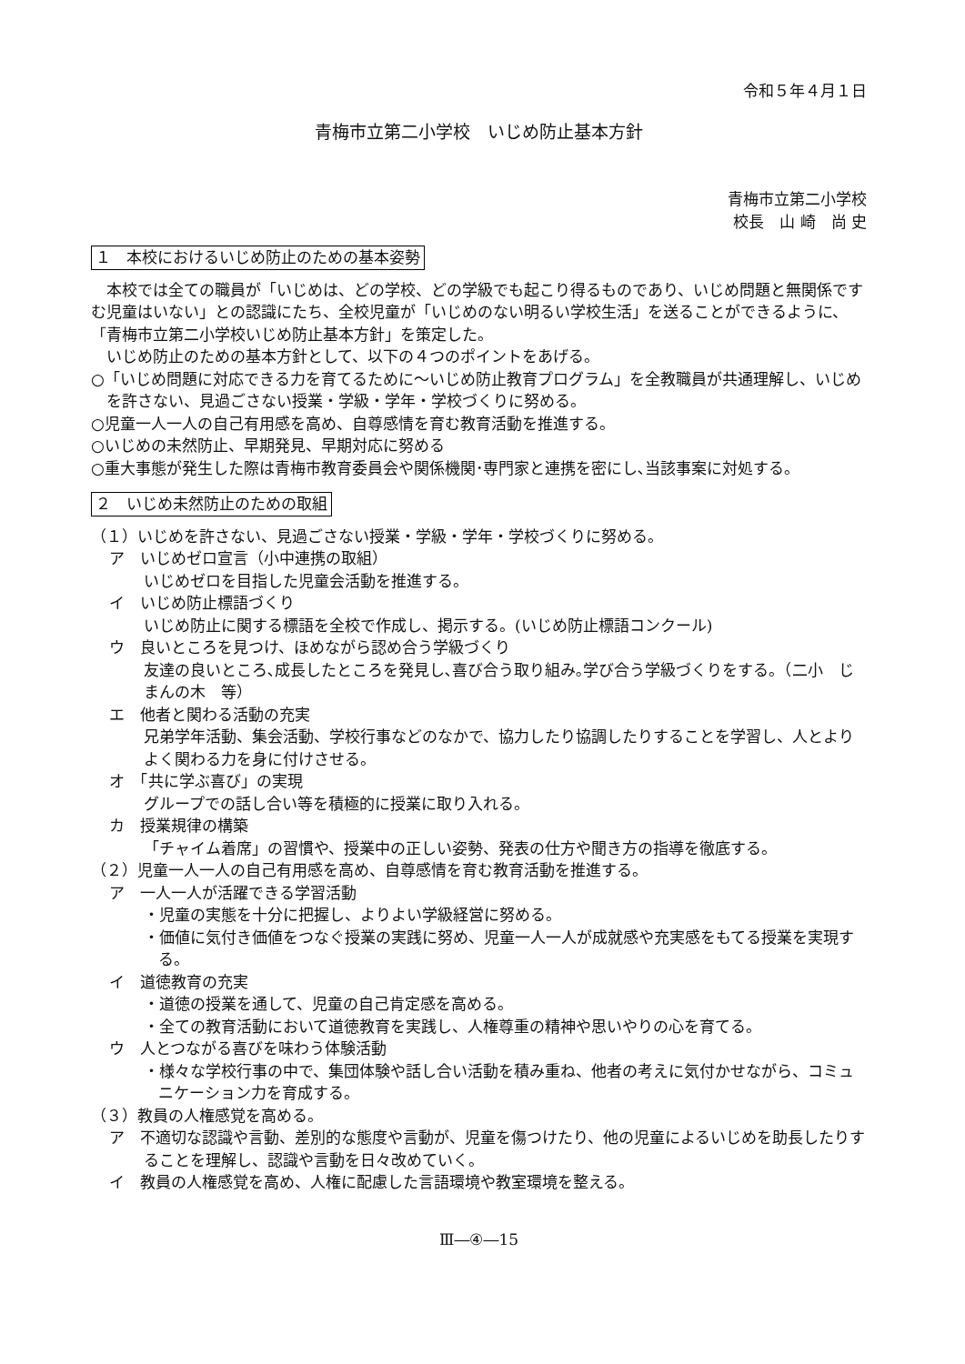令和５年４月１日
青梅市立第二小学校　いじめ防止基本方針
青梅市立第二小学校
校長　山 崎　尚 史
１　本校におけるいじめ防止のための基本姿勢
　本校では全ての職員が「いじめは、どの学校、どの学級でも起こり得るものであり、いじめ問題と無関係ですむ児童はいない」との認識にたち、全校児童が「いじめのない明るい学校生活」を送ることができるように、「青梅市立第二小学校いじめ防止基本方針」を策定した。
　いじめ防止のための基本方針として、以下の４つのポイントをあげる。
○「いじめ問題に対応できる力を育てるために～いじめ防止教育プログラム」を全教職員が共通理解し、いじめを許さない、見過ごさない授業・学級・学年・学校づくりに努める。
○児童一人一人の自己有用感を高め、自尊感情を育む教育活動を推進する。
○いじめの未然防止、早期発見、早期対応に努める
○重大事態が発生した際は青梅市教育委員会や関係機関･専門家と連携を密にし､当該事案に対処する。
２　いじめ未然防止のための取組
（１）いじめを許さない、見過ごさない授業・学級・学年・学校づくりに努める。
ア　いじめゼロ宣言（小中連携の取組）
いじめゼロを目指した児童会活動を推進する。
イ　いじめ防止標語づくり
いじめ防止に関する標語を全校で作成し、掲示する。(いじめ防止標語コンクール)
ウ　良いところを見つけ、ほめながら認め合う学級づくり
友達の良いところ､成長したところを発見し､喜び合う取り組み｡学び合う学級づくりをする。（二小　じまんの木　等）
エ　他者と関わる活動の充実
兄弟学年活動、集会活動、学校行事などのなかで、協力したり協調したりすることを学習し、人とよりよく関わる力を身に付けさせる。
オ　「共に学ぶ喜び」の実現
グループでの話し合い等を積極的に授業に取り入れる。
カ　授業規律の構築
「チャイム着席」の習慣や、授業中の正しい姿勢、発表の仕方や聞き方の指導を徹底する。
（２）児童一人一人の自己有用感を高め、自尊感情を育む教育活動を推進する。
ア　一人一人が活躍できる学習活動
・児童の実態を十分に把握し、よりよい学級経営に努める。
・価値に気付き価値をつなぐ授業の実践に努め、児童一人一人が成就感や充実感をもてる授業を実現する。
イ　道徳教育の充実
・道徳の授業を通して、児童の自己肯定感を高める。
・全ての教育活動において道徳教育を実践し、人権尊重の精神や思いやりの心を育てる。
ウ　人とつながる喜びを味わう体験活動
・様々な学校行事の中で、集団体験や話し合い活動を積み重ね、他者の考えに気付かせながら、コミュニケーション力を育成する。
（３）教員の人権感覚を高める。
ア　不適切な認識や言動、差別的な態度や言動が、児童を傷つけたり、他の児童によるいじめを助長したりすることを理解し、認識や言動を日々改めていく。
イ　教員の人権感覚を高め、人権に配慮した言語環境や教室環境を整える。
Ⅲ―④―15